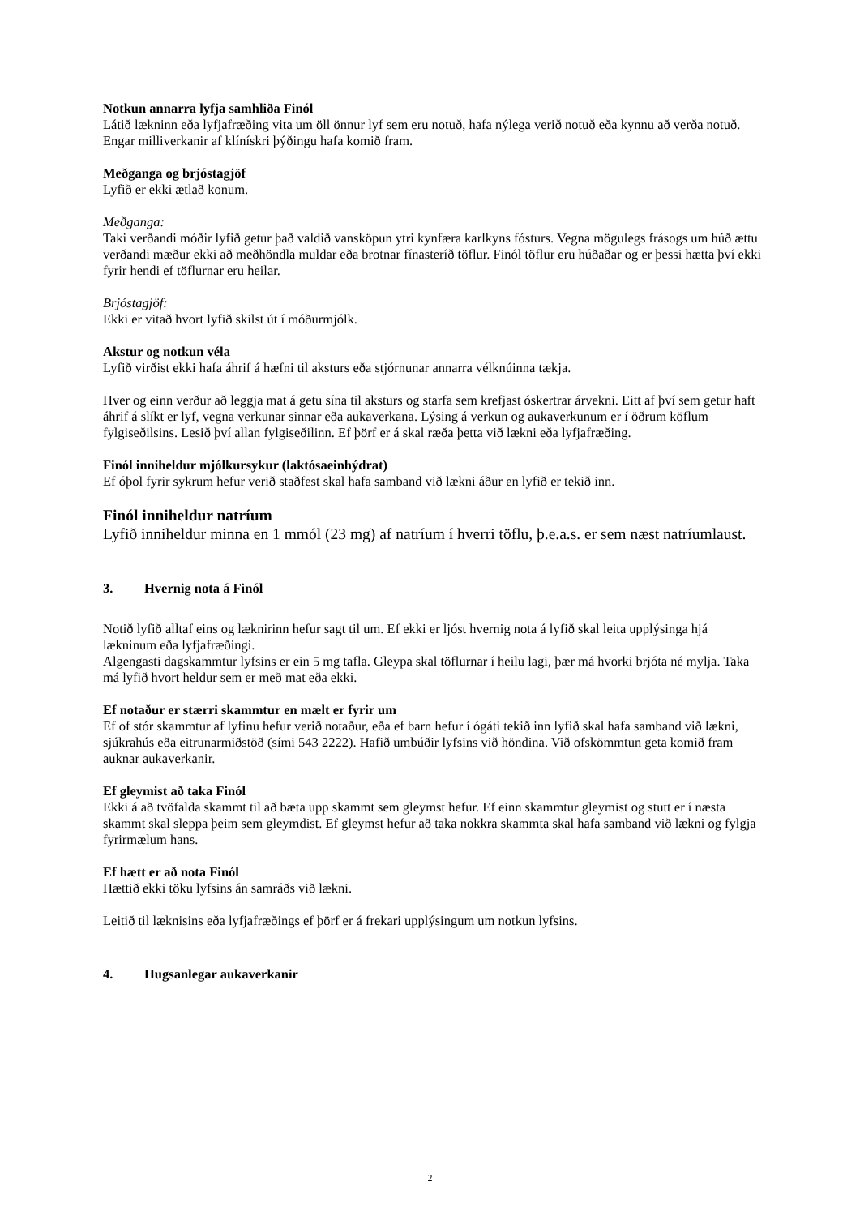Notkun annarra lyfja samhliða Finól
Látið lækninn eða lyfjafræðing vita um öll önnur lyf sem eru notuð, hafa nýlega verið notuð eða kynnu að verða notuð. Engar milliverkanir af klínískri þýðingu hafa komið fram.
Meðganga og brjóstagjöf
Lyfið er ekki ætlað konum.
Meðganga:
Taki verðandi móðir lyfið getur það valdið vansköpun ytri kynfæra karlkyns fósturs. Vegna mögulegs frásogs um húð ættu verðandi mæður ekki að meðhöndla muldar eða brotnar fínasteríð töflur. Finól töflur eru húðaðar og er þessi hætta því ekki fyrir hendi ef töflurnar eru heilar.
Brjóstagjöf:
Ekki er vitað hvort lyfið skilst út í móðurmjólk.
Akstur og notkun véla
Lyfið virðist ekki hafa áhrif á hæfni til aksturs eða stjórnunar annarra vélknúinna tækja.
Hver og einn verður að leggja mat á getu sína til aksturs og starfa sem krefjast óskertrar árvekni. Eitt af því sem getur haft áhrif á slíkt er lyf, vegna verkunar sinnar eða aukaverkana. Lýsing á verkun og aukaverkunum er í öðrum köflum fylgiseðilsins. Lesið því allan fylgiseðilinn. Ef þörf er á skal ræða þetta við lækni eða lyfjafræðing.
Finól inniheldur mjólkursykur (laktósaeinhýdrat)
Ef óþol fyrir sykrum hefur verið staðfest skal hafa samband við lækni áður en lyfið er tekið inn.
Finól inniheldur natríum
Lyfið inniheldur minna en 1 mmól (23 mg) af natríum í hverri töflu, þ.e.a.s. er sem næst natríumlaust.
3. Hvernig nota á Finól
Notið lyfið alltaf eins og læknirinn hefur sagt til um. Ef ekki er ljóst hvernig nota á lyfið skal leita upplýsinga hjá lækninum eða lyfjafræðingi.
Algengasti dagskammtur lyfsins er ein 5 mg tafla. Gleypa skal töflurnar í heilu lagi, þær má hvorki brjóta né mylja. Taka má lyfið hvort heldur sem er með mat eða ekki.
Ef notaður er stærri skammtur en mælt er fyrir um
Ef of stór skammtur af lyfinu hefur verið notaður, eða ef barn hefur í ógáti tekið inn lyfið skal hafa samband við lækni, sjúkrahús eða eitrunarmiðstöð (sími 543 2222). Hafið umbúðir lyfsins við höndina. Við ofskömmtun geta komið fram auknar aukaverkanir.
Ef gleymist að taka Finól
Ekki á að tvöfalda skammt til að bæta upp skammt sem gleymst hefur. Ef einn skammtur gleymist og stutt er í næsta skammt skal sleppa þeim sem gleymdist. Ef gleymst hefur að taka nokkra skammta skal hafa samband við lækni og fylgja fyrirmælum hans.
Ef hætt er að nota Finól
Hættið ekki töku lyfsins án samráðs við lækni.
Leitið til læknisins eða lyfjafræðings ef þörf er á frekari upplýsingum um notkun lyfsins.
4. Hugsanlegar aukaverkanir
2